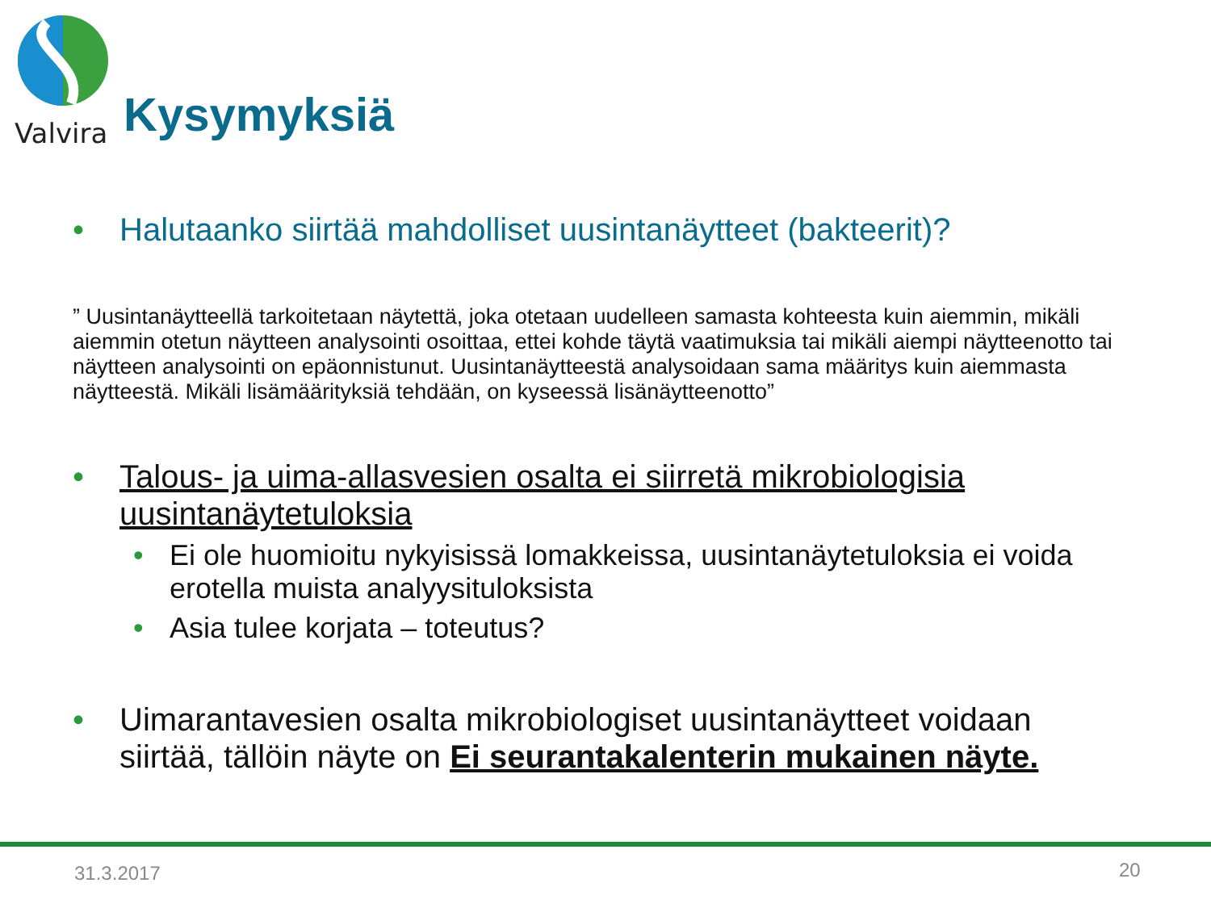Valvira
Kysymyksiä
• Halutaanko siirtää mahdolliset uusintanäytteet (bakteerit)?
” Uusintanäytteellä tarkoitetaan näytettä, joka otetaan uudelleen samasta kohteesta kuin aiemmin, mikäli aiemmin otetun näytteen analysointi osoittaa, ettei kohde täytä vaatimuksia tai mikäli aiempi näytteenotto tai näytteen analysointi on epäonnistunut. Uusintanäytteestä analysoidaan sama määritys kuin aiemmasta näytteestä. Mikäli lisämäärityksiä tehdään, on kyseessä lisänäytteenotto”
• Talous- ja uima-allasvesien osalta ei siirretä mikrobiologisia uusintanäytetuloksia
• Ei ole huomioitu nykyisissä lomakkeissa, uusintanäytetuloksia ei voida erotella muista analyysituloksista
• Asia tulee korjata – toteutus?
• Uimarantavesien osalta mikrobiologiset uusintanäytteet voidaan siirtää, tällöin näyte on Ei seurantakalenterin mukainen näyte.
31.3.2017 20